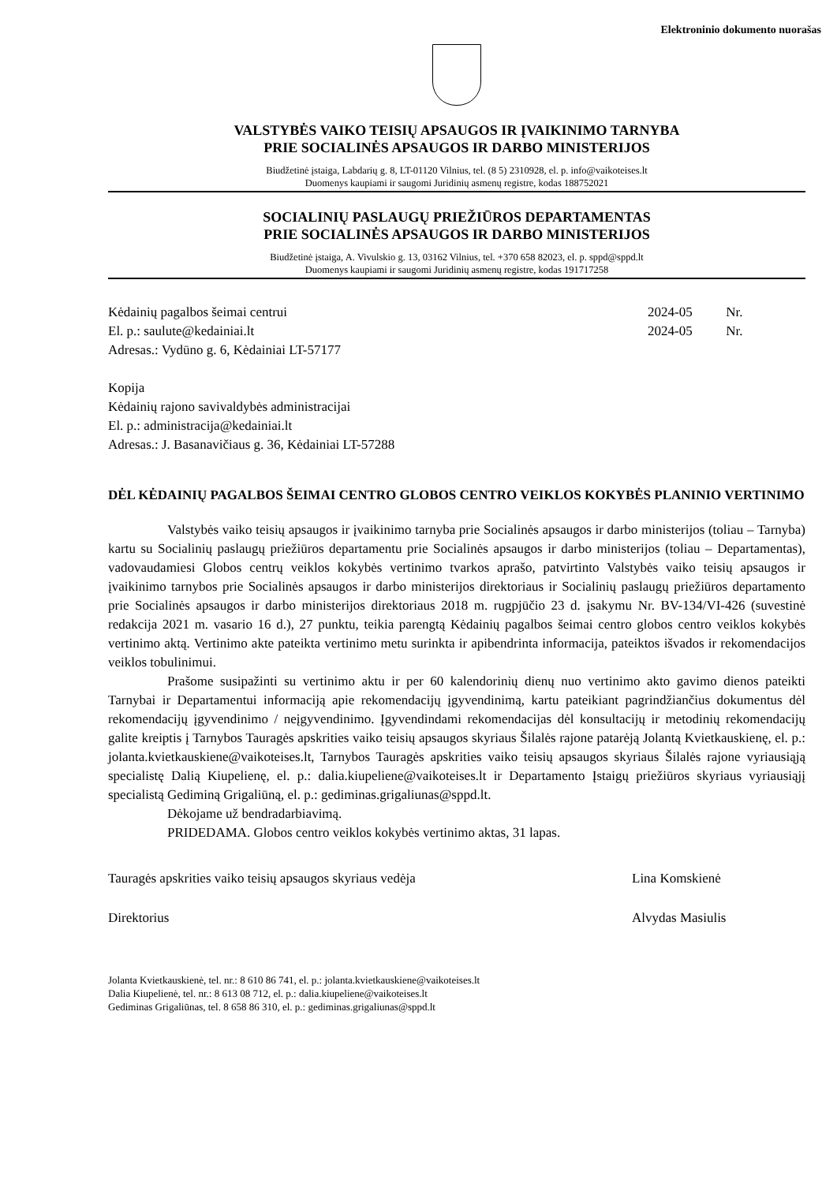Elektroninio dokumento nuorašas
VALSTYBĖS VAIKO TEISIŲ APSAUGOS IR ĮVAIKINIMO TARNYBA
PRIE SOCIALINĖS APSAUGOS IR DARBO MINISTERIJOS
Biudžetinė įstaiga, Labdarių g. 8, LT-01120 Vilnius, tel. (8 5) 2310928, el. p. info@vaikoteises.lt
Duomenys kaupiami ir saugomi Juridinių asmenų registre, kodas 188752021
SOCIALINIŲ PASLAUGŲ PRIEŽIŪROS DEPARTAMENTAS
PRIE SOCIALINĖS APSAUGOS IR DARBO MINISTERIJOS
Biudžetinė įstaiga, A. Vivulskio g. 13, 03162 Vilnius, tel. +370 658 82023, el. p. sppd@sppd.lt
Duomenys kaupiami ir saugomi Juridinių asmenų registre, kodas 191717258
Kėdainių pagalbos šeimai centrui
El. p.: saulute@kedainiai.lt
Adresas.: Vydūno g. 6, Kėdainiai LT-57177
2024-05 Nr.
2024-05 Nr.
Kopija
Kėdainių rajono savivaldybės administracijai
El. p.: administracija@kedainiai.lt
Adresas.: J. Basanavičiaus g. 36, Kėdainiai LT-57288
DĖL KĖDAINIŲ PAGALBOS ŠEIMAI CENTRO GLOBOS CENTRO VEIKLOS KOKYBĖS PLANINIO VERTINIMO
Valstybės vaiko teisių apsaugos ir įvaikinimo tarnyba prie Socialinės apsaugos ir darbo ministerijos (toliau – Tarnyba) kartu su Socialinių paslaugų priežiūros departamentu prie Socialinės apsaugos ir darbo ministerijos (toliau – Departamentas), vadovaudamiesi Globos centrų veiklos kokybės vertinimo tvarkos aprašo, patvirtinto Valstybės vaiko teisių apsaugos ir įvaikinimo tarnybos prie Socialinės apsaugos ir darbo ministerijos direktoriaus ir Socialinių paslaugų priežiūros departamento prie Socialinės apsaugos ir darbo ministerijos direktoriaus 2018 m. rugpjūčio 23 d. įsakymu Nr. BV-134/VI-426 (suvestinė redakcija 2021 m. vasario 16 d.), 27 punktu, teikia parengtą Kėdainių pagalbos šeimai centro globos centro veiklos kokybės vertinimo aktą. Vertinimo akte pateikta vertinimo metu surinkta ir apibendrinta informacija, pateiktos išvados ir rekomendacijos veiklos tobulinimui.
Prašome susipažinti su vertinimo aktu ir per 60 kalendorinių dienų nuo vertinimo akto gavimo dienos pateikti Tarnybai ir Departamentui informaciją apie rekomendacijų įgyvendinimą, kartu pateikiant pagrindžiančius dokumentus dėl rekomendacijų įgyvendinimo / neįgyvendinimo. Įgyvendindami rekomendacijas dėl konsultacijų ir metodinių rekomendacijų galite kreiptis į Tarnybos Tauragės apskrities vaiko teisių apsaugos skyriaus Šilalės rajone patarėją Jolantą Kvietkauskienę, el. p.: jolanta.kvietkauskiene@vaikoteises.lt, Tarnybos Tauragės apskrities vaiko teisių apsaugos skyriaus Šilalės rajone vyriausiąją specialistę Dalią Kiupelienę, el. p.: dalia.kiupeliene@vaikoteises.lt ir Departamento Įstaigų priežiūros skyriaus vyriausiąjį specialistą Gediminą Grigaliūną, el. p.: gediminas.grigaliunas@sppd.lt.
Dėkojame už bendradarbiavimą.
PRIDEDAMA. Globos centro veiklos kokybės vertinimo aktas, 31 lapas.
Tauragės apskrities vaiko teisių apsaugos skyriaus vedėja Lina Komskienė
Direktorius Alvydas Masiulis
Jolanta Kvietkauskienė, tel. nr.: 8 610 86 741, el. p.: jolanta.kvietkauskiene@vaikoteises.lt
Dalia Kiupelienė, tel. nr.: 8 613 08 712, el. p.: dalia.kiupeliene@vaikoteises.lt
Gediminas Grigaliūnas, tel. 8 658 86 310, el. p.: gediminas.grigaliunas@sppd.lt